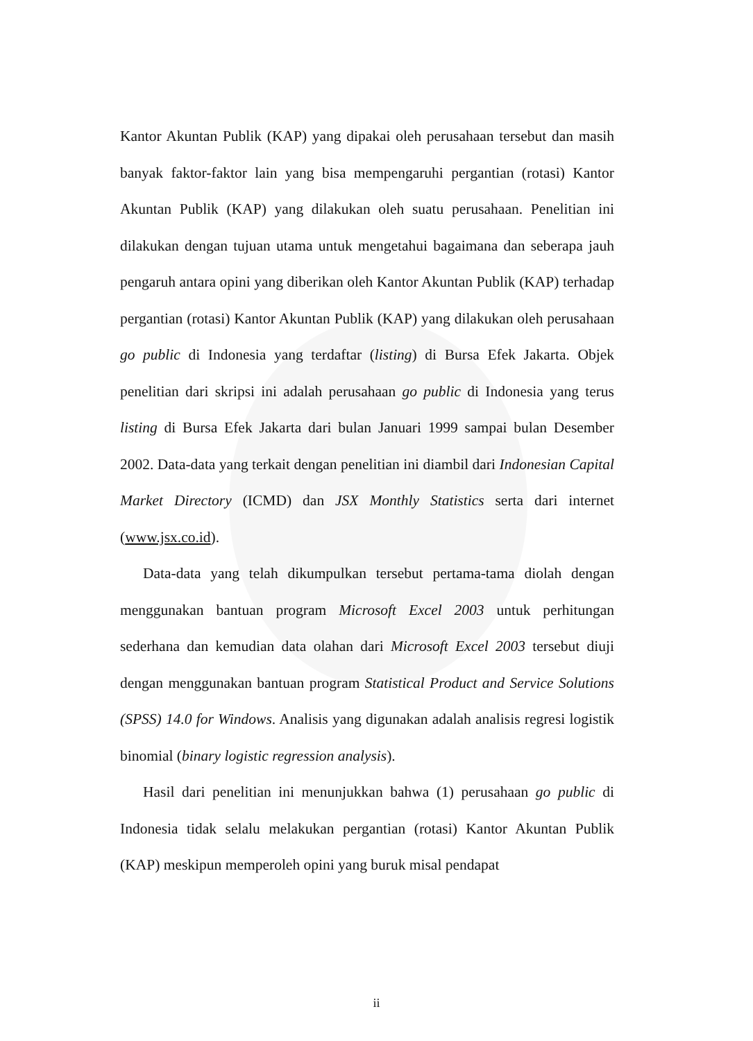Kantor Akuntan Publik (KAP) yang dipakai oleh perusahaan tersebut dan masih banyak faktor-faktor lain yang bisa mempengaruhi pergantian (rotasi) Kantor Akuntan Publik (KAP) yang dilakukan oleh suatu perusahaan. Penelitian ini dilakukan dengan tujuan utama untuk mengetahui bagaimana dan seberapa jauh pengaruh antara opini yang diberikan oleh Kantor Akuntan Publik (KAP) terhadap pergantian (rotasi) Kantor Akuntan Publik (KAP) yang dilakukan oleh perusahaan go public di Indonesia yang terdaftar (listing) di Bursa Efek Jakarta. Objek penelitian dari skripsi ini adalah perusahaan go public di Indonesia yang terus listing di Bursa Efek Jakarta dari bulan Januari 1999 sampai bulan Desember 2002. Data-data yang terkait dengan penelitian ini diambil dari Indonesian Capital Market Directory (ICMD) dan JSX Monthly Statistics serta dari internet (www.jsx.co.id).
Data-data yang telah dikumpulkan tersebut pertama-tama diolah dengan menggunakan bantuan program Microsoft Excel 2003 untuk perhitungan sederhana dan kemudian data olahan dari Microsoft Excel 2003 tersebut diuji dengan menggunakan bantuan program Statistical Product and Service Solutions (SPSS) 14.0 for Windows. Analisis yang digunakan adalah analisis regresi logistik binomial (binary logistic regression analysis).
Hasil dari penelitian ini menunjukkan bahwa (1) perusahaan go public di Indonesia tidak selalu melakukan pergantian (rotasi) Kantor Akuntan Publik (KAP) meskipun memperoleh opini yang buruk misal pendapat
ii